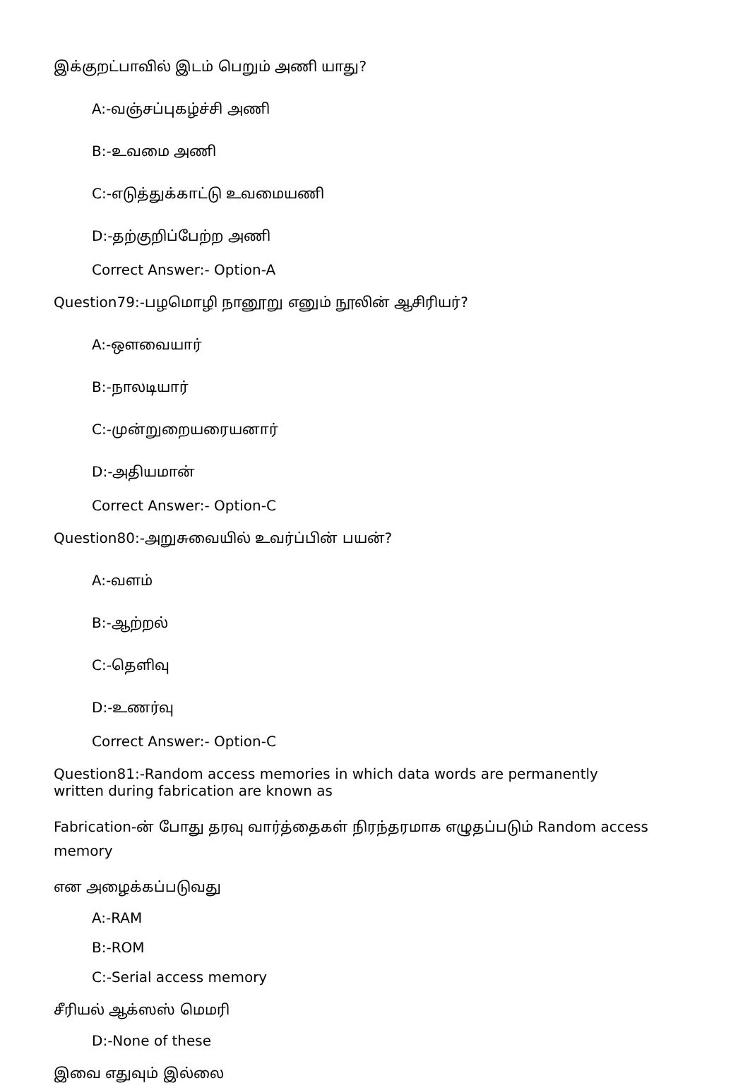இக்குறட்பாவில் இடம் பெறும் அணி யாது?
A:-வஞ்சப்புகழ்ச்சி அணி
B:-உவமை அணி
C:-எடுத்துக்காட்டு உவமையணி
D:-தற்குறிப்பேற்ற அணி
Correct Answer:- Option-A
Question79:-பழமொழி நானூறு எனும் நூலின் ஆசிரியர்?
A:-ஔவையார்
B:-நாலடியார்
C:-முன்றுறையரையனார்
D:-அதியமான்
Correct Answer:- Option-C
Question80:-அறுசுவையில் உவர்ப்பின் பயன்?
A:-வளம்
B:-ஆற்றல்
C:-தெளிவு
D:-உணர்வு
Correct Answer:- Option-C
Question81:-Random access memories in which data words are permanently
written during fabrication are known as
Fabrication-ன் போது தரவு வார்த்தைகள் நிரந்தரமாக எழுதப்படும் Random access
memory
என அழைக்கப்படுவது
A:-RAM
B:-ROM
C:-Serial access memory
சீரியல் ஆக்ஸஸ் மெமரி
D:-None of these
இவை எதுவும் இல்லை